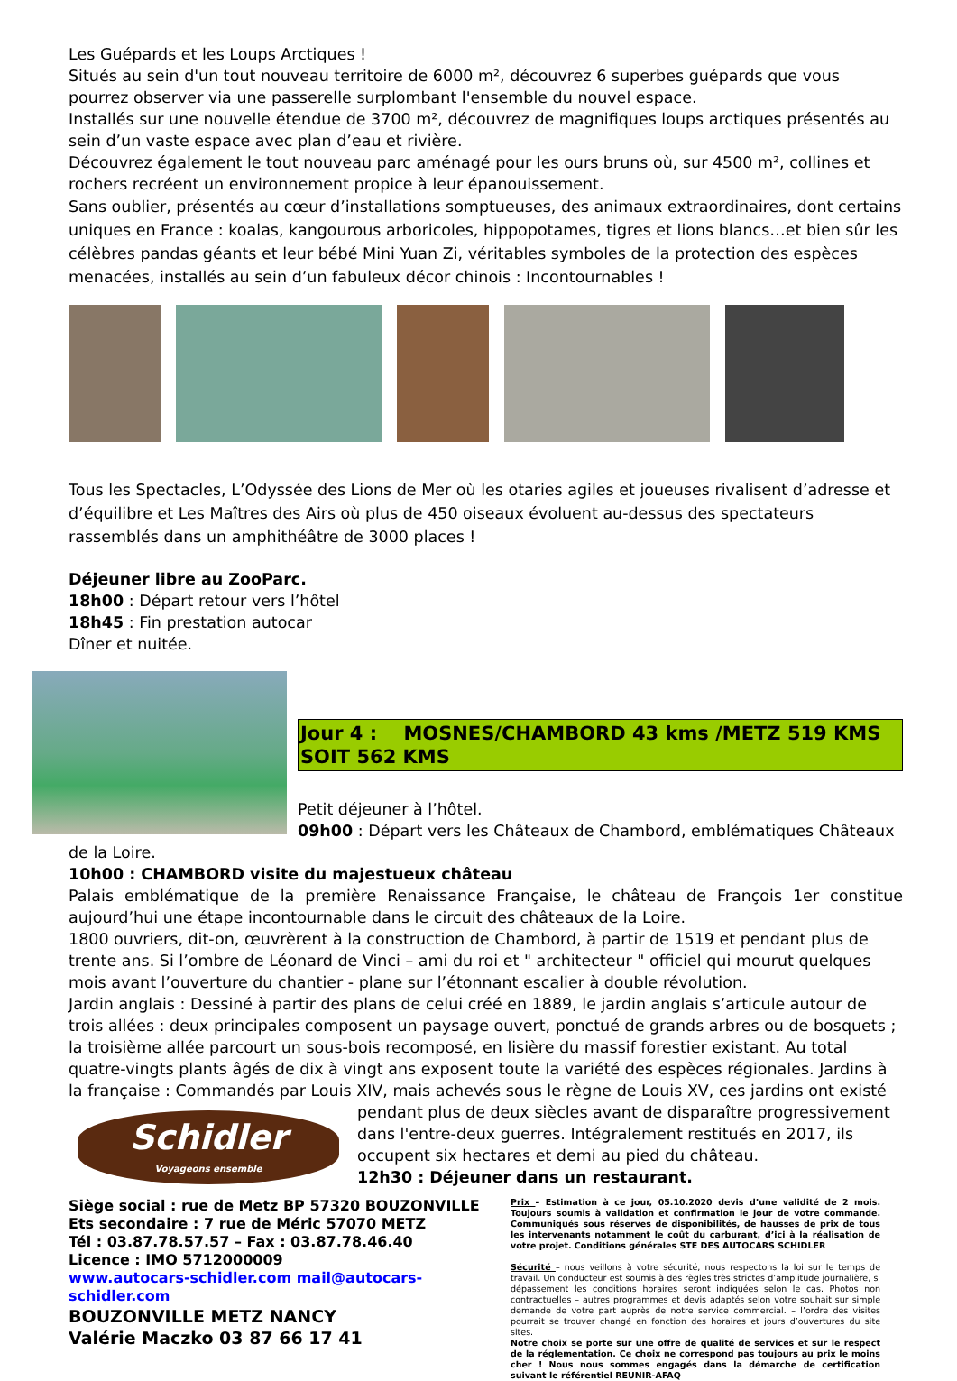Les Guépards et les Loups Arctiques !
Situés au sein d'un tout nouveau territoire de 6000 m², découvrez 6 superbes guépards que vous pourrez observer via une passerelle surplombant l'ensemble du nouvel espace.
Installés sur une nouvelle étendue de 3700 m², découvrez de magnifiques loups arctiques présentés au sein d’un vaste espace avec plan d’eau et rivière.
Découvrez également le tout nouveau parc aménagé pour les ours bruns où, sur 4500 m², collines et rochers recréent un environnement propice à leur épanouissement.
Sans oublier, présentés au cœur d’installations somptueuses, des animaux extraordinaires, dont certains uniques en France : koalas, kangourous arboricoles, hippopotames, tigres et lions blancs…et bien sûr les célèbres pandas géants et leur bébé Mini Yuan Zi, véritables symboles de la protection des espèces menacées, installés au sein d’un fabuleux décor chinois : Incontournables !
Tous les Spectacles, L’Odyssée des Lions de Mer où les otaries agiles et joueuses rivalisent d’adresse et d’équilibre et Les Maîtres des Airs où plus de 450 oiseaux évoluent au-dessus des spectateurs rassemblés dans un amphithéâtre de 3000 places !
Déjeuner libre au ZooParc.
18h00 : Départ retour vers l’hôtel
18h45 : Fin prestation autocar
Dîner et nuitée.
Jour 4 : MOSNES/CHAMBORD 43 kms /METZ 519 KMS SOIT 562 KMS
Petit déjeuner à l’hôtel.
09h00 : Départ vers les Châteaux de Chambord, emblématiques Châteaux
de la Loire.
10h00 : CHAMBORD visite du majestueux château
Palais emblématique de la première Renaissance Française, le château de François 1er constitue aujourd’hui une étape incontournable dans le circuit des châteaux de la Loire.
1800 ouvriers, dit-on, œuvrèrent à la construction de Chambord, à partir de 1519 et pendant plus de trente ans. Si l’ombre de Léonard de Vinci – ami du roi et " architecteur " officiel qui mourut quelques mois avant l’ouverture du chantier - plane sur l’étonnant escalier à double révolution.
Jardin anglais : Dessiné à partir des plans de celui créé en 1889, le jardin anglais s’articule autour de trois allées : deux principales composent un paysage ouvert, ponctué de grands arbres ou de bosquets ; la troisième allée parcourt un sous-bois recomposé, en lisière du massif forestier existant. Au total quatre-vingts plants âgés de dix à vingt ans exposent toute la variété des espèces régionales. Jardins à la française : Commandés par Louis XIV, mais achevés sous le règne de Louis XV, ces jardins ont existé
Schidler
Voyageons ensemble
pendant plus de deux siècles avant de disparaître progressivement dans l'entre-deux guerres. Intégralement restitués en 2017, ils occupent six hectares et demi au pied du château.
12h30 : Déjeuner dans un restaurant.
Siège social : rue de Metz BP 57320 BOUZONVILLE
Ets secondaire : 7 rue de Méric 57070 METZ
Tél : 03.87.78.57.57 – Fax : 03.87.78.46.40
Licence : IMO 5712000009
www.autocars-schidler.com mail@autocars-schidler.com
BOUZONVILLE METZ NANCY
Valérie Maczko 03 87 66 17 41
Prix – Estimation à ce jour, 05.10.2020 devis d’une validité de 2 mois. Toujours soumis à validation et confirmation le jour de votre commande. Communiqués sous réserves de disponibilités, de hausses de prix de tous les intervenants notamment le coût du carburant, d’ici à la réalisation de votre projet. Conditions générales STE DES AUTOCARS SCHIDLER
Sécurité – nous veillons à votre sécurité, nous respectons la loi sur le temps de travail. Un conducteur est soumis à des règles très strictes d’amplitude journalière, si dépassement les conditions horaires seront indiquées selon le cas. Photos non contractuelles – autres programmes et devis adaptés selon votre souhait sur simple demande de votre part auprès de notre service commercial. – l’ordre des visites pourrait se trouver changé en fonction des horaires et jours d’ouvertures du site sites.
Notre choix se porte sur une offre de qualité de services et sur le respect de la réglementation. Ce choix ne correspond pas toujours au prix le moins cher ! Nous nous sommes engagés dans la démarche de certification suivant le référentiel REUNIR-AFAQ